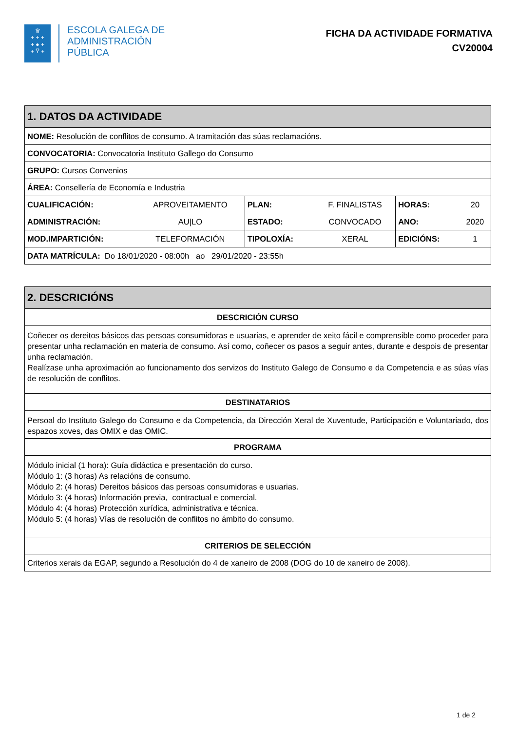♛
+ + +
+ ● +
+ Ÿ +
ESCOLA GALEGA DE
ADMINISTRACIÓN
PÚBLICA
FICHA DA ACTIVIDADE FORMATIVA
CV20004
| 1. DATOS DA ACTIVIDADE | | | | | |
| --- | --- | --- | --- | --- | --- |
| NOME: Resolución de conflitos de consumo. A tramitación das súas reclamacións. | | | | | |
| CONVOCATORIA: Convocatoria Instituto Gallego do Consumo | | | | | |
| GRUPO: Cursos Convenios | | | | | |
| ÁREA: Consellería de Economía e Industria | | | | | |
| CUALIFICACIÓN: | APROVEITAMENTO | PLAN: | F. FINALISTAS | HORAS: | 20 |
| ADMINISTRACIÓN: | AU/LO | ESTADO: | CONVOCADO | ANO: | 2020 |
| MOD.IMPARTICIÓN: | TELEFORMACIÓN | TIPOLOXÍA: | XERAL | EDICIÓNS: | 1 |
| DATA MATRÍCULA: Do 18/01/2020 - 08:00h ao 29/01/2020 - 23:55h | | | | | |
| 2. DESCRICIÓNS |
| --- |
| DESCRICIÓN CURSO |
| Coñecer os dereitos básicos das persoas consumidoras e usuarias, e aprender de xeito fácil e comprensible como proceder para presentar unha reclamación en materia de consumo. Así como, coñecer os pasos a seguir antes, durante e despois de presentar unha reclamación. Realízase unha aproximación ao funcionamento dos servizos do Instituto Galego de Consumo e da Competencia e as súas vías de resolución de conflitos. |
| DESTINATARIOS |
| Persoal do Instituto Galego do Consumo e da Competencia, da Dirección Xeral de Xuventude, Participación e Voluntariado, dos espazos xoves, das OMIX e das OMIC. |
| PROGRAMA |
| Módulo inicial (1 hora): Guía didáctica e presentación do curso. Módulo 1: (3 horas) As relacións de consumo. Módulo 2: (4 horas) Dereitos básicos das persoas consumidoras e usuarias. Módulo 3: (4 horas) Información previa, contractual e comercial. Módulo 4: (4 horas) Protección xurídica, administrativa e técnica. Módulo 5: (4 horas) Vías de resolución de conflitos no ámbito do consumo. |
| CRITERIOS DE SELECCIÓN |
| Criterios xerais da EGAP, segundo a Resolución do 4 de xaneiro de 2008 (DOG do 10 de xaneiro de 2008). |
1 de 2